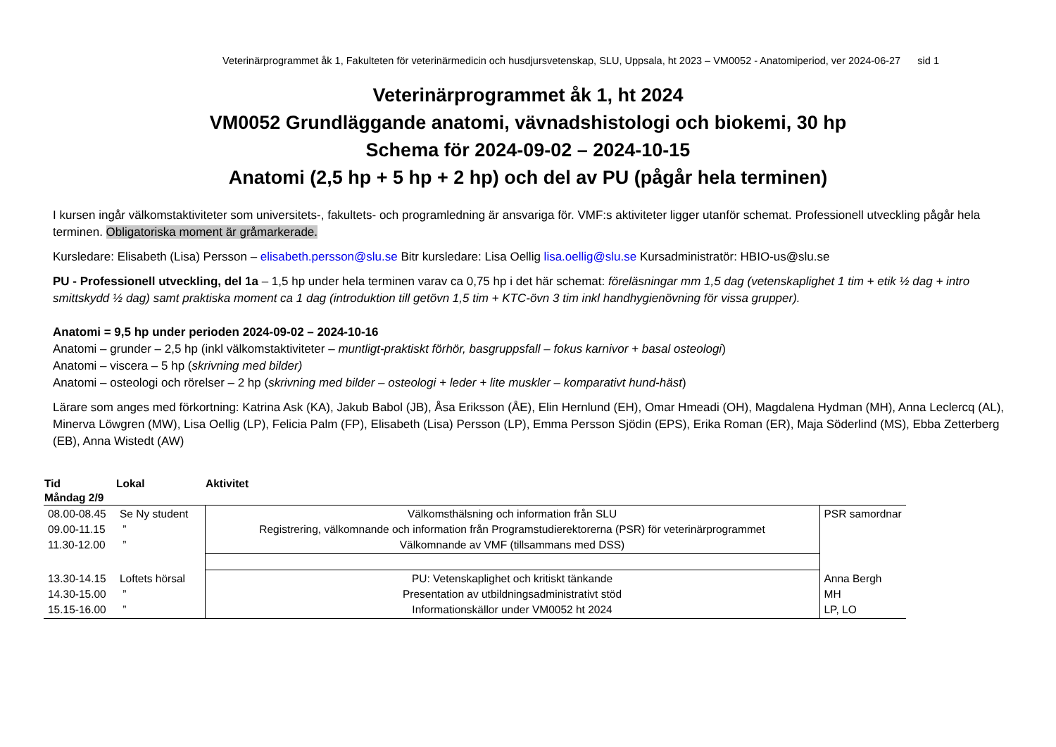Veterinärprogrammet åk 1, Fakulteten för veterinärmedicin och husdjursvetenskap, SLU, Uppsala, ht 2023 – VM0052 - Anatomiperiod, ver 2024-06-27 sid 1
Veterinärprogrammet åk 1, ht 2024
VM0052 Grundläggande anatomi, vävnadshistologi och biokemi, 30 hp
Schema för 2024-09-02 – 2024-10-15
Anatomi (2,5 hp + 5 hp + 2 hp) och del av PU (pågår hela terminen)
I kursen ingår välkomstaktiviteter som universitets-, fakultets- och programledning är ansvariga för. VMF:s aktiviteter ligger utanför schemat. Professionell utveckling pågår hela terminen. Obligatoriska moment är gråmarkerade.
Kursledare: Elisabeth (Lisa) Persson – elisabeth.persson@slu.se Bitr kursledare: Lisa Oellig lisa.oellig@slu.se Kursadministratör: HBIO-us@slu.se
PU - Professionell utveckling, del 1a – 1,5 hp under hela terminen varav ca 0,75 hp i det här schemat: föreläsningar mm 1,5 dag (vetenskaplighet 1 tim + etik ½ dag + intro smittskydd ½ dag) samt praktiska moment ca 1 dag (introduktion till getövn 1,5 tim + KTC-övn 3 tim inkl handhygienövning för vissa grupper).
Anatomi = 9,5 hp under perioden 2024-09-02 – 2024-10-16
Anatomi – grunder – 2,5 hp (inkl välkomstaktiviteter – muntligt-praktiskt förhör, basgruppsfall – fokus karnivor + basal osteologi)
Anatomi – viscera – 5 hp (skrivning med bilder)
Anatomi – osteologi och rörelser – 2 hp (skrivning med bilder – osteologi + leder + lite muskler – komparativt hund-häst)
Lärare som anges med förkortning: Katrina Ask (KA), Jakub Babol (JB), Åsa Eriksson (ÅE), Elin Hernlund (EH), Omar Hmeadi (OH), Magdalena Hydman (MH), Anna Leclercq (AL), Minerva Löwgren (MW), Lisa Oellig (LP), Felicia Palm (FP), Elisabeth (Lisa) Persson (LP), Emma Persson Sjödin (EPS), Erika Roman (ER), Maja Söderlind (MS), Ebba Zetterberg (EB), Anna Wistedt (AW)
| Tid | Lokal | Aktivitet | |
| --- | --- | --- | --- |
| Måndag 2/9 | | | |
| 08.00-08.45 09.00-11.15 11.30-12.00 | Se Ny student ” ” | Välkomsthälsning och information från SLU Registrering, välkomnande och information från Programstudierektorerna (PSR) för veterinärprogrammet Välkomnande av VMF (tillsammans med DSS) | PSR samordnar |
| 13.30-14.15 14.30-15.00 15.15-16.00 | Loftets hörsal ” ” | PU: Vetenskaplighet och kritiskt tänkande Presentation av utbildningsadministrativt stöd Informationskällor under VM0052 ht 2024 | Anna Bergh MH LP, LO |